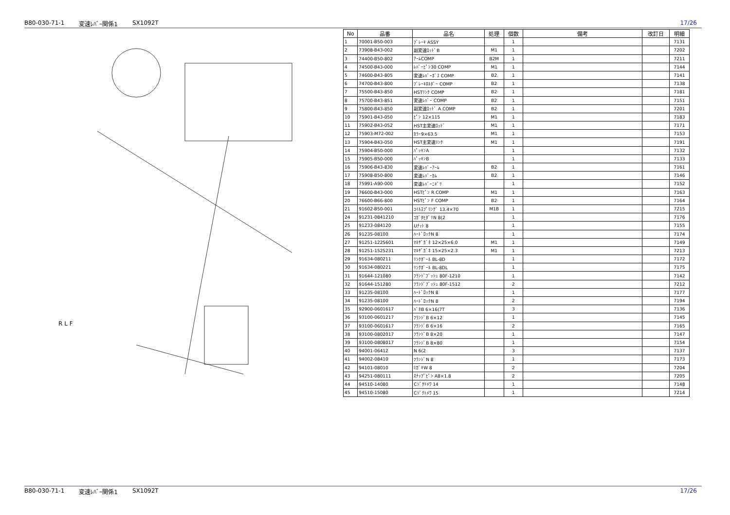B80-030-71-1 変速ﾚﾊﾞｰ関係1 SX1092T 17/26
R L F
| No | 品番 | 品名 | 処理 | 個数 | 備考 | 改訂日 | 明細 |
| --- | --- | --- | --- | --- | --- | --- | --- |
| 1 | 70001-B50-003 | ﾌﾞﾚｰｷ ASSY | | 1 | | | 7131 |
| 2 | 73908-B43-002 | 副変速ﾛｯﾄﾞB | M1 | 1 | | | 7202 |
| 3 | 74400-B50-802 | ｱｰﾑCOMP | B2M | 1 | | | 7211 |
| 4 | 74500-B43-000 | ﾚﾊﾞｰﾋﾟﾝ30 COMP | M1 | 1 | | | 7144 |
| 5 | 74600-B43-805 | 変速ﾚﾊﾞｰﾎﾞｽ COMP | B2 | 1 | | | 7141 |
| 6 | 74700-B43-800 | ﾌﾞﾚｰｷﾎﾙﾀﾞｰ COMP | B2 | 1 | | | 7138 |
| 7 | 75500-B43-850 | HSTﾘﾝｸ COMP | B2 | 1 | | | 7181 |
| 8 | 75700-B43-851 | 変速ﾚﾊﾞｰ COMP | B2 | 1 | | | 7151 |
| 9 | 75800-B43-850 | 副変速ﾛｯﾄﾞ A COMP | B2 | 1 | | | 7201 |
| 10 | 75901-B43-050 | ﾋﾟﾝ 12×115 | M1 | 1 | | | 7183 |
| 11 | 75902-B43-052 | HST主変速ﾛｯﾄﾞ | M1 | 1 | | | 7171 |
| 12 | 75903-M72-002 | ｶﾗｰ9×63.5 | M1 | 1 | | | 7153 |
| 13 | 75904-B43-050 | HST主変速ﾘﾝｸ | M1 | 1 | | | 7191 |
| 14 | 75904-B50-000 | ﾊﾟｯｷﾝA | | 1 | | | 7132 |
| 15 | 75905-B50-000 | ﾊﾟｯｷﾝB | | 1 | | | 7133 |
| 16 | 75906-B43-830 | 変速ﾚﾊﾞｰｱｰﾑ | B2 | 1 | | | 7161 |
| 17 | 75908-B50-800 | 変速ﾚﾊﾞｰｶﾑ | B2 | 1 | | | 7146 |
| 18 | 75991-A90-000 | 変速ﾚﾊﾞｰﾆｷﾞﾘ | | 1 | | | 7152 |
| 19 | 76600-B43-000 | HSTﾋﾟﾝ R COMP | M1 | 1 | | | 7163 |
| 20 | 76600-B66-800 | HSTﾋﾟﾝ F COMP | B2 | 1 | | | 7164 |
| 21 | 91602-B50-001 | ｺｲﾙｽﾌﾟﾘﾝｸﾞ 13.4×70 | M1B | 1 | | | 7215 |
| 24 | 91231-0841210 | ｺｶﾞﾀﾋﾀﾞﾘN 8(2 | | 1 | | | 7176 |
| 25 | 91233-084120 | Uﾅｯﾄ 8 | | 1 | | | 7155 |
| 26 | 91235-08100 | ﾊｰﾄﾞﾛｯｸN 8 | | 1 | | | 7174 |
| 27 | 91251-1225601 | ﾏﾙｻﾞｶﾞﾈ 12×25×6.0 | M1 | 1 | | | 7149 |
| 28 | 91251-1525231 | ﾏﾙｻﾞｶﾞﾈ 15×25×2.3 | M1 | 1 | | | 7213 |
| 29 | 91634-080211 | ﾘﾝｸﾎﾞｰﾙ BL-8D | | 1 | | | 7172 |
| 30 | 91634-080221 | ﾘﾝｸﾎﾞｰﾙ BL-8DL | | 1 | | | 7175 |
| 31 | 91644-121080 | ﾌﾗﾝｼﾞﾌﾞｯｼｭ 80F-1210 | | 1 | | | 7142 |
| 32 | 91644-151280 | ﾌﾗﾝｼﾞﾌﾞｯｼｭ 80F-1512 | | 2 | | | 7212 |
| 33 | 91235-08100 | ﾊｰﾄﾞﾛｯｸN 8 | | 1 | | | 7177 |
| 34 | 91235-08100 | ﾊｰﾄﾞﾛｯｸN 8 | | 2 | | | 7194 |
| 35 | 92900-0601617 | ﾊﾞﾈB 6×16(7T | | 3 | | | 7136 |
| 36 | 93100-0601217 | ﾌﾗﾝｼﾞB 6×12 | | 1 | | | 7145 |
| 37 | 93100-0601617 | ﾌﾗﾝｼﾞB 6×16 | | 2 | | | 7165 |
| 38 | 93100-0802017 | ﾌﾗﾝｼﾞB 8×20 | | 1 | | | 7147 |
| 39 | 93100-0808017 | ﾌﾗﾝｼﾞB 8×80 | | 1 | | | 7154 |
| 40 | 94001-06412 | N 6(2 | | 3 | | | 7137 |
| 41 | 94002-08410 | ﾌﾗﾝｼﾞN 8 | | 1 | | | 7173 |
| 42 | 94101-08010 | ﾐｶﾞｷW 8 | | 2 | | | 7204 |
| 43 | 94251-080111 | ｽﾅｯﾌﾟﾋﾟﾝ A8×1.8 | | 2 | | | 7205 |
| 44 | 94510-14080 | Cｼﾞｸﾄﾒﾜ 14 | | 1 | | | 7148 |
| 45 | 94510-15080 | Cｼﾞｸﾄﾒﾜ 15 | | 1 | | | 7214 |
B80-030-71-1 変速ﾚﾊﾞｰ関係1 SX1092T 17/26